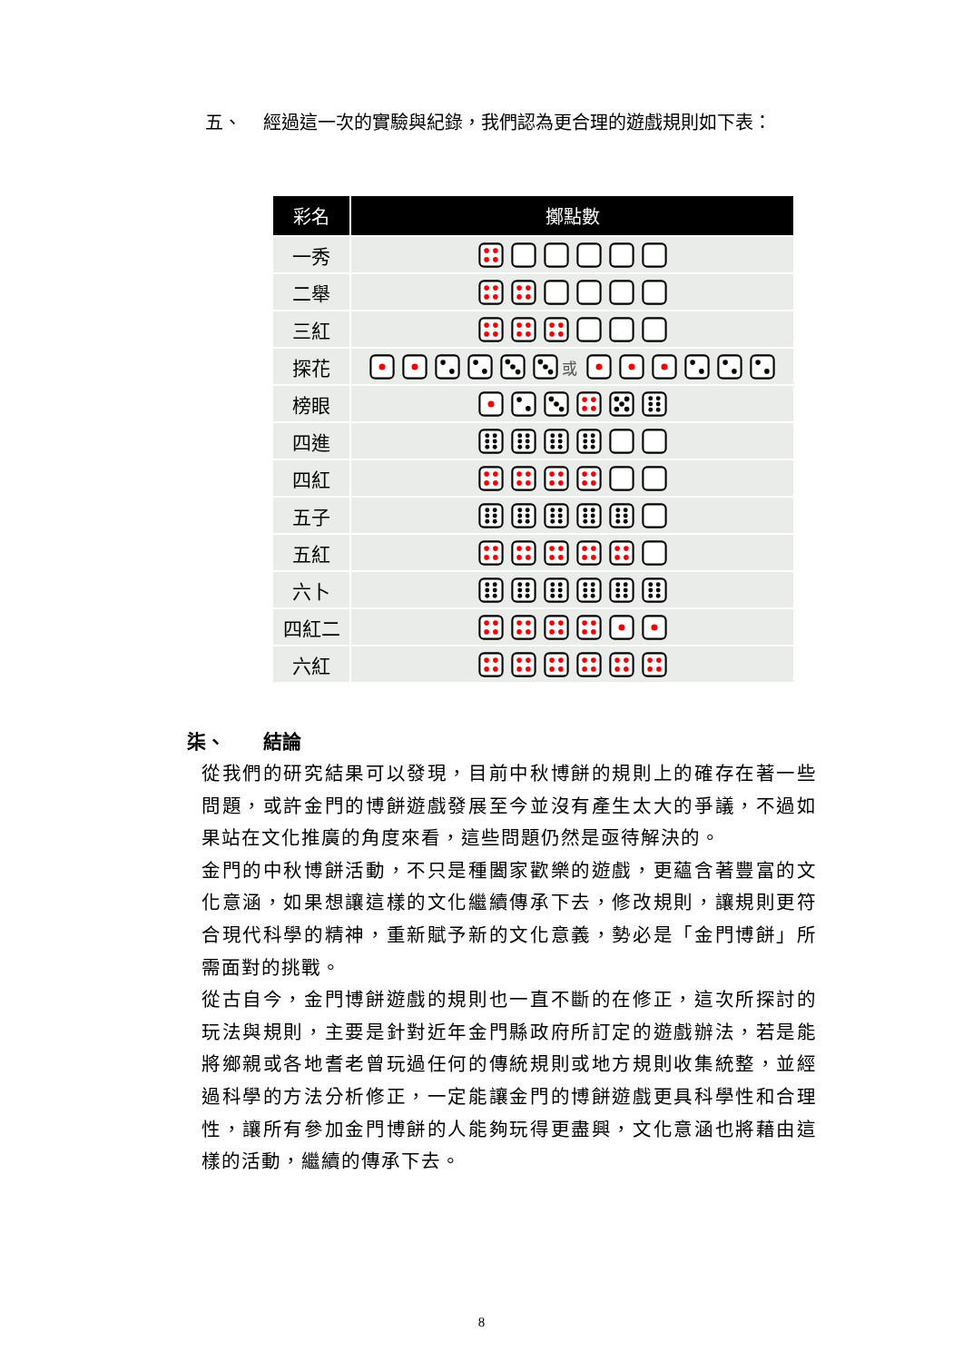五、 經過這一次的實驗與紀錄，我們認為更合理的遊戲規則如下表：
| 彩名 | 擲點數 |
| --- | --- |
| 一秀 | |
| 二舉 | |
| 三紅 | |
| 探花 | 或 |
| 榜眼 | |
| 四進 | |
| 四紅 | |
| 五子 | |
| 五紅 | |
| 六卜 | |
| 四紅二 | |
| 六紅 | |
柒、 結論
從我們的研究結果可以發現，目前中秋博餅的規則上的確存在著一些問題，或許金門的博餅遊戲發展至今並沒有產生太大的爭議，不過如果站在文化推廣的角度來看，這些問題仍然是亟待解決的。
金門的中秋博餅活動，不只是種闔家歡樂的遊戲，更蘊含著豐富的文化意涵，如果想讓這樣的文化繼續傳承下去，修改規則，讓規則更符合現代科學的精神，重新賦予新的文化意義，勢必是「金門博餅」所需面對的挑戰。
從古自今，金門博餅遊戲的規則也一直不斷的在修正，這次所探討的玩法與規則，主要是針對近年金門縣政府所訂定的遊戲辦法，若是能將鄉親或各地耆老曾玩過任何的傳統規則或地方規則收集統整，並經過科學的方法分析修正，一定能讓金門的博餅遊戲更具科學性和合理性，讓所有參加金門博餅的人能夠玩得更盡興，文化意涵也將藉由這樣的活動，繼續的傳承下去。
8